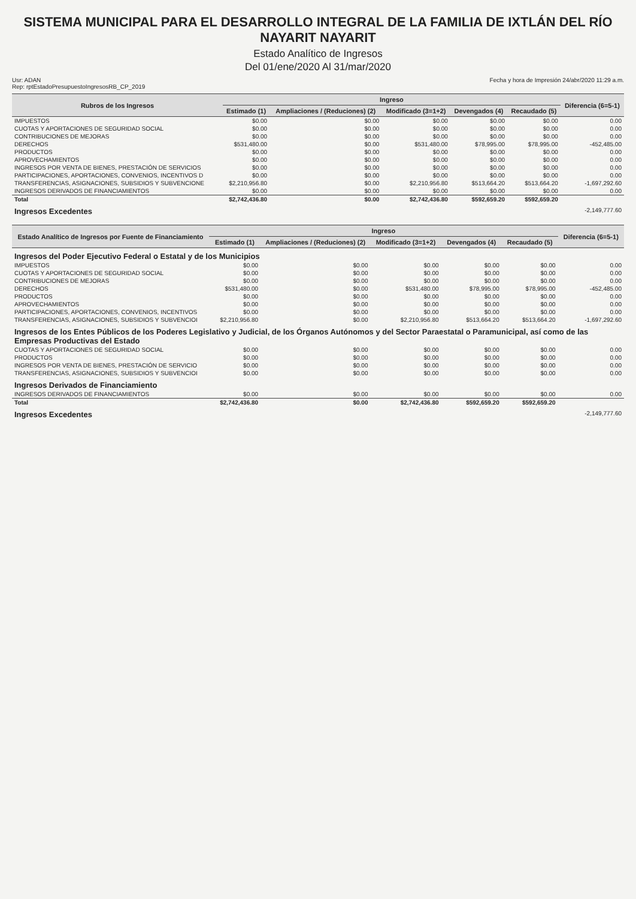SISTEMA MUNICIPAL PARA EL DESARROLLO INTEGRAL DE LA FAMILIA DE IXTLÁN DEL RÍO NAYARIT NAYARIT
Estado Analítico de Ingresos
Del 01/ene/2020 Al 31/mar/2020
Usr: ADAN
Rep: rptEstadoPresupuestoIngresosRB_CP_2019
Fecha y hora de Impresión 24/abr/2020 11:29 a.m.
| Rubros de los Ingresos | Ingreso | | | | | Diferencia (6=5-1) |
| --- | --- | --- | --- | --- | --- | --- |
| | Estimado (1) | Ampliaciones / (Reduciones) (2) | Modificado (3=1+2) | Devengados (4) | Recaudado (5) | |
| IMPUESTOS | $0.00 | $0.00 | $0.00 | $0.00 | $0.00 | 0.00 |
| CUOTAS Y APORTACIONES DE SEGURIDAD SOCIAL | $0.00 | $0.00 | $0.00 | $0.00 | $0.00 | 0.00 |
| CONTRIBUCIONES DE MEJORAS | $0.00 | $0.00 | $0.00 | $0.00 | $0.00 | 0.00 |
| DERECHOS | $531,480.00 | $0.00 | $531,480.00 | $78,995.00 | $78,995.00 | -452,485.00 |
| PRODUCTOS | $0.00 | $0.00 | $0.00 | $0.00 | $0.00 | 0.00 |
| APROVECHAMIENTOS | $0.00 | $0.00 | $0.00 | $0.00 | $0.00 | 0.00 |
| INGRESOS POR VENTA DE BIENES, PRESTACIÓN DE SERVICIOS | $0.00 | $0.00 | $0.00 | $0.00 | $0.00 | 0.00 |
| PARTICIPACIONES, APORTACIONES, CONVENIOS, INCENTIVOS D | $0.00 | $0.00 | $0.00 | $0.00 | $0.00 | 0.00 |
| TRANSFERENCIAS, ASIGNACIONES, SUBSIDIOS Y SUBVENCIONE | $2,210,956.80 | $0.00 | $2,210,956.80 | $513,664.20 | $513,664.20 | -1,697,292.60 |
| INGRESOS DERIVADOS DE FINANCIAMIENTOS | $0.00 | $0.00 | $0.00 | $0.00 | $0.00 | 0.00 |
| Total | $2,742,436.80 | $0.00 | $2,742,436.80 | $592,659.20 | $592,659.20 | |
| Ingresos Excedentes | | | | | | -2,149,777.60 |
| Estado Analítico de Ingresos por Fuente de Financiamiento | Ingreso | | | | | Diferencia (6=5-1) |
| --- | --- | --- | --- | --- | --- | --- |
| | Estimado (1) | Ampliaciones / (Reduciones) (2) | Modificado (3=1+2) | Devengados (4) | Recaudado (5) | |
| Ingresos del Poder Ejecutivo Federal o Estatal y de los Municipios | | | | | | |
| IMPUESTOS | $0.00 | $0.00 | $0.00 | $0.00 | $0.00 | 0.00 |
| CUOTAS Y APORTACIONES DE SEGURIDAD SOCIAL | $0.00 | $0.00 | $0.00 | $0.00 | $0.00 | 0.00 |
| CONTRIBUCIONES DE MEJORAS | $0.00 | $0.00 | $0.00 | $0.00 | $0.00 | 0.00 |
| DERECHOS | $531,480.00 | $0.00 | $531,480.00 | $78,995.00 | $78,995.00 | -452,485.00 |
| PRODUCTOS | $0.00 | $0.00 | $0.00 | $0.00 | $0.00 | 0.00 |
| APROVECHAMIENTOS | $0.00 | $0.00 | $0.00 | $0.00 | $0.00 | 0.00 |
| PARTICIPACIONES, APORTACIONES, CONVENIOS, INCENTIVOS | $0.00 | $0.00 | $0.00 | $0.00 | $0.00 | 0.00 |
| TRANSFERENCIAS, ASIGNACIONES, SUBSIDIOS Y SUBVENCIOI | $2,210,956.80 | $0.00 | $2,210,956.80 | $513,664.20 | $513,664.20 | -1,697,292.60 |
| Ingresos de los Entes Públicos de los Poderes Legislativo y Judicial, de los Órganos Autónomos y del Sector Paraestatal o Paramunicipal, así como de las Empresas Productivas del Estado | | | | | | |
| CUOTAS Y APORTACIONES DE SEGURIDAD SOCIAL | $0.00 | $0.00 | $0.00 | $0.00 | $0.00 | 0.00 |
| PRODUCTOS | $0.00 | $0.00 | $0.00 | $0.00 | $0.00 | 0.00 |
| INGRESOS POR VENTA DE BIENES, PRESTACIÓN DE SERVICIO | $0.00 | $0.00 | $0.00 | $0.00 | $0.00 | 0.00 |
| TRANSFERENCIAS, ASIGNACIONES, SUBSIDIOS Y SUBVENCIOI | $0.00 | $0.00 | $0.00 | $0.00 | $0.00 | 0.00 |
| Ingresos Derivados de Financiamiento | | | | | | |
| INGRESOS DERIVADOS DE FINANCIAMIENTOS | $0.00 | $0.00 | $0.00 | $0.00 | $0.00 | 0.00 |
| Total | $2,742,436.80 | $0.00 | $2,742,436.80 | $592,659.20 | $592,659.20 | |
| Ingresos Excedentes | | | | | | -2,149,777.60 |